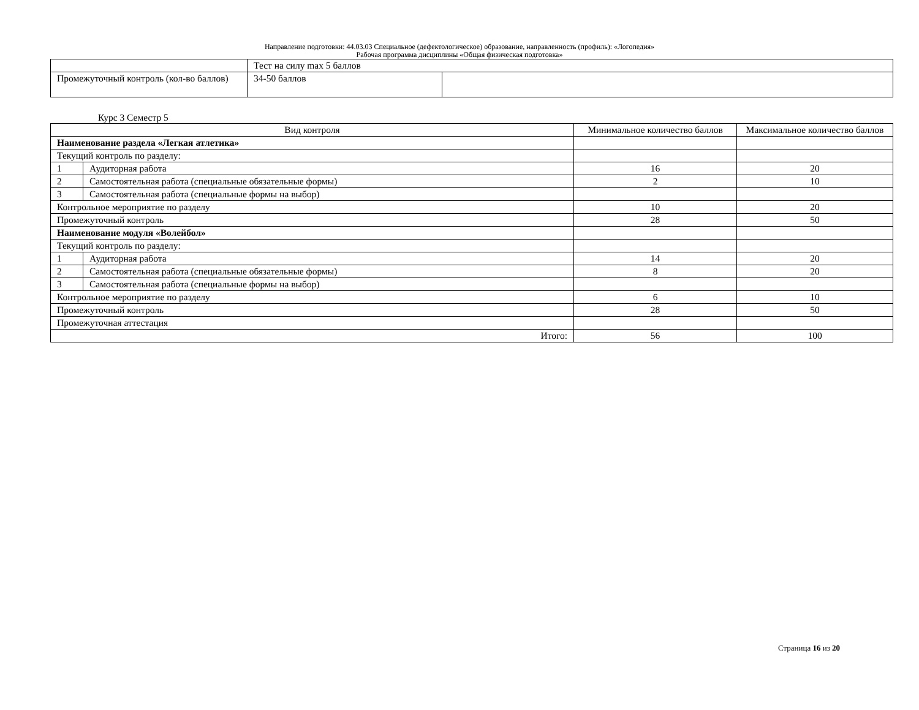Направление подготовки: 44.03.03 Специальное (дефектологическое) образование, направленность (профиль): «Логопедия»
Рабочая программа дисциплины «Общая физическая подготовка»
| | Тест на силу max 5 баллов | |
| Промежуточный контроль (кол-во баллов) | 34-50 баллов | |
Курс 3 Семестр 5
| Вид контроля | | Минимальное количество баллов | Максимальное количество баллов |
| --- | --- | --- | --- |
| Наименование раздела «Легкая атлетика» | | | |
| Текущий контроль по разделу: | | | |
| 1 | Аудиторная работа | 16 | 20 |
| 2 | Самостоятельная работа (специальные обязательные формы) | 2 | 10 |
| 3 | Самостоятельная работа (специальные формы на выбор) | | |
| Контрольное мероприятие по разделу | | 10 | 20 |
| Промежуточный контроль | | 28 | 50 |
| Наименование модуля «Волейбол» | | | |
| Текущий контроль по разделу: | | | |
| 1 | Аудиторная работа | 14 | 20 |
| 2 | Самостоятельная работа (специальные обязательные формы) | 8 | 20 |
| 3 | Самостоятельная работа (специальные формы на выбор) | | |
| Контрольное мероприятие по разделу | | 6 | 10 |
| Промежуточный контроль | | 28 | 50 |
| Промежуточная аттестация | | | |
| Итого: | | 56 | 100 |
Страница 16 из 20